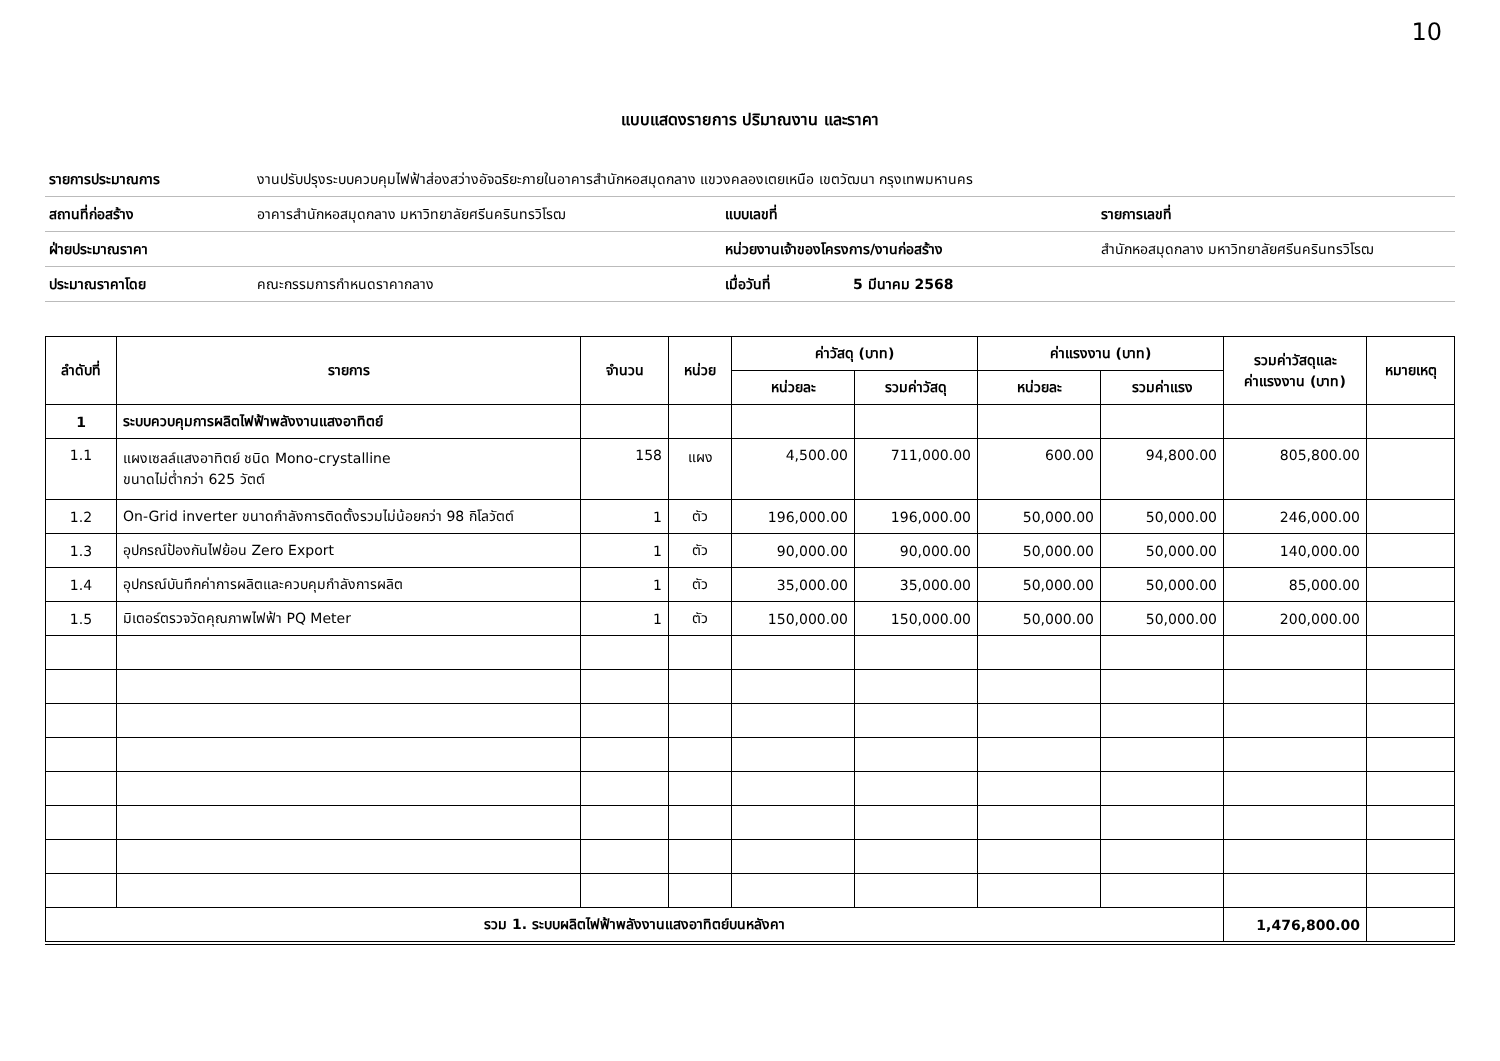10
แบบแสดงรายการ ปริมาณงาน และราคา
| รายการประมาณการ | งานปรับปรุงระบบควบคุมไฟฟ้าส่องสว่างอัจฉริยะภายในอาคารสำนักหอสมุดกลาง แขวงคลองเตยเหนือ เขตวัฒนา กรุงเทพมหานคร | | | |
| สถานที่ก่อสร้าง | อาคารสำนักหอสมุดกลาง มหาวิทยาลัยศรีนครินทรวิโรฒ | แบบเลขที่ | | รายการเลขที่ |
| ฝ่ายประมาณราคา | | หน่วยงานเจ้าของโครงการ/งานก่อสร้าง | | สำนักหอสมุดกลาง มหาวิทยาลัยศรีนครินทรวิโรฒ |
| ประมาณราคาโดย | คณะกรรมการกำหนดราคากลาง | เมื่อวันที่ | 5 มีนาคม 2568 | |
| ลำดับที่ | รายการ | จำนวน | หน่วย | ค่าวัสดุ (บาท) | | ค่าแรงงาน (บาท) | | รวมค่าวัสดุและ ค่าแรงงาน (บาท) | หมายเหตุ |
| --- | --- | --- | --- | --- | --- | --- | --- | --- | --- |
| | | | | หน่วยละ | รวมค่าวัสดุ | หน่วยละ | รวมค่าแรง | | |
| 1 | ระบบควบคุมการผลิตไฟฟ้าพลังงานแสงอาทิตย์ | | | | | | | | |
| 1.1 | แผงเซลล์แสงอาทิตย์ ชนิด Mono-crystalline ขนาดไม่ต่ำกว่า 625 วัตต์ | 158 | แผง | 4,500.00 | 711,000.00 | 600.00 | 94,800.00 | 805,800.00 | |
| 1.2 | On-Grid inverter ขนาดกำลังการติดตั้งรวมไม่น้อยกว่า 98 กิโลวัตต์ | 1 | ตัว | 196,000.00 | 196,000.00 | 50,000.00 | 50,000.00 | 246,000.00 | |
| 1.3 | อุปกรณ์ป้องกันไฟย้อน Zero Export | 1 | ตัว | 90,000.00 | 90,000.00 | 50,000.00 | 50,000.00 | 140,000.00 | |
| 1.4 | อุปกรณ์บันทึกค่าการผลิตและควบคุมกำลังการผลิต | 1 | ตัว | 35,000.00 | 35,000.00 | 50,000.00 | 50,000.00 | 85,000.00 | |
| 1.5 | มิเตอร์ตรวจวัดคุณภาพไฟฟ้า PQ Meter | 1 | ตัว | 150,000.00 | 150,000.00 | 50,000.00 | 50,000.00 | 200,000.00 | |
| รวม 1. ระบบผลิตไฟฟ้าพลังงานแสงอาทิตย์บนหลังคา | | | | | | | | 1,476,800.00 | |